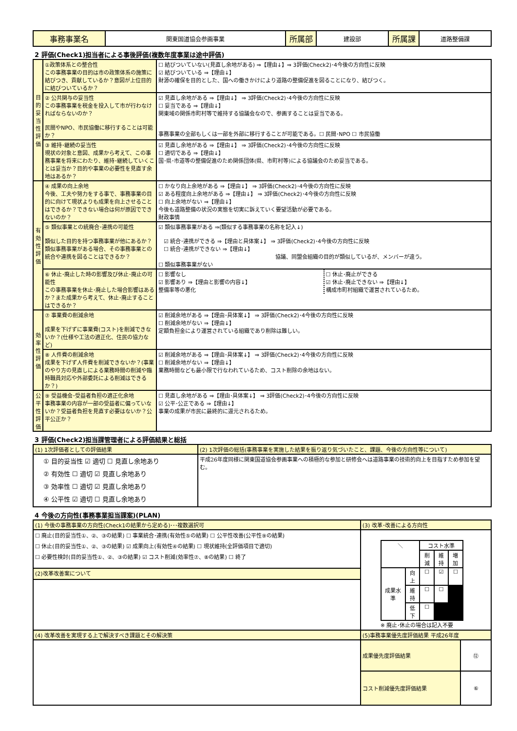| 事務事業名 | 関東国道協会参画事業 | 所属部 | 建設部 | 所属課 | 道路整備課 |
2 評価(Check1)担当者による事後評価(複数年度事業は途中評価)
| 目的妥当性評価 | ①政策体系との整合性 この事務事業の目的は市の政策体系の施策に結びつき、貢献しているか？意図が上位目的に結びついているか？ | ☐ 結びついていない(見直し余地がある) ⇒【理由↓】⇒ 3評価(Check2)･4今後の方向性に反映 ☑ 結びついている ⇒【理由↓】 財源の確保を目的とした、国への働きかけにより道路の整備促進を図ることになり、結びつく。 |
| | ② 公共関与の妥当性 この事務事業を税金を投入して市が行わなければならないのか？ 民間やNPO、市民協働に移行することは可能か？ | ☑ 見直し余地がある ⇒【理由↓】 ⇒ 3評価(Check2)･4今後の方向性に反映 ☐ 妥当である ⇒【理由↓】 関東域の関係市町村等で維持する協議会なので、参画することは妥当である。 事務事業の全部もしくは一部を外部に移行することが可能である。☐ 民間･NPO ☐ 市民協働 |
| | ③ 維持･継続の妥当性 現状の対象と意図、成果から考えて、この事務事業を将来にわたり、維持･継続していくことは妥当か？目的や事業の必要性を見直す余地はあるか？ | ☑ 見直し余地がある ⇒【理由↓】 ⇒ 3評価(Check2)･4今後の方向性に反映 ☐ 適切である ⇒【理由↓】 国･県･市道等の整備促進のため関係団体(県、市町村等)による協議会のため妥当である。 |
| 有効性評価 | ④ 成果の向上余地 今後、工夫や努力をする事で、事務事業の目的に向けて現状よりも成果を向上させることはできるか？できない場合は何が原因でできないのか？ | ☐ かなり向上余地がある ⇒【理由↓】 ⇒ 3評価(Check2)･4今後の方向性に反映 ☑ ある程度向上余地がある ⇒【理由↓】 ⇒ 3評価(Check2)･4今後の方向性に反映 ☐ 向上余地がない ⇒【理由↓】 今後も道路整備の状況の実態を切実に訴えていく要望活動が必要である。 財政事情 |
| | ⑤ 類似事業との統廃合･連携の可能性 類似した目的を持つ事務事業が他にあるか？類似事務事業がある場合、その事務事業との統合や連携を図ることはできるか？ | ☑ 類似事務事業がある ⇒(類似する事務事業の名称を記入↓) ☑ 統合･連携ができる ⇒【理由と具体案↓】 ⇒ 3評価(Check2)･4今後の方向性に反映 ☐ 統合･連携ができない ⇒【理由↓】 協議、同盟会組織の目的が類似しているが、メンバーが違う。 ☐ 類似事務事業がない |
| | ⑥ 休止･廃止した時の影響及び休止･廃止の可能性 この事務事業を休止･廃止した場合影響はあるか？また成果から考えて、休止･廃止することはできるか？ | / ☐ 影響なし ☑ 影響あり ⇒【理由と影響の内容↓】 整備率等の悪化 / ☐ 休止･廃止ができる ☑ 休止･廃止できない ⇒【理由↓】 構成市町村組織で運営されているため。 / |
| 効率性評価 | ⑦ 事業費の削減余地 成果を下げずに事業費(コスト)を削減できないか？(仕様や工法の適正化、住民の協力など) | ☑ 削減余地がある ⇒【理由･具体案↓】 ⇒ 3評価(Check2)･4今後の方向性に反映 ☐ 削減余地がない ⇒【理由↓】 定額負担金により運営されている組織であり削除は難しい。 |
| | ⑧ 人件費の削減余地 成果を下げず人件費を削減できないか？(事業のやり方の見直しによる業務時間の削減や臨時職員対応や外部委託による削減はできるか？) | ☑ 削減余地がある ⇒【理由･具体案↓】 ⇒ 3評価(Check2)･4今後の方向性に反映 ☐ 削減余地がない ⇒【理由↓】 業務時間なども最小限で行なわれているため、コスト削除の余地はない。 |
| 公平性評価 | ⑨ 受益機会･受益者負担の適正化余地 事務事業の内容が一部の受益者に偏っていないか？受益者負担を見直す必要はないか？公平公正か？ | ☐ 見直し余地がある ⇒【理由･具体案↓】 ⇒ 3評価(Check2)･4今後の方向性に反映 ☑ 公平･公正である ⇒【理由↓】 事業の成果が市民に最終的に還元されるため。 |
3 評価(Check2)担当課管理者による評価結果と総括
| (1) 1次評価者としての評価結果 | (2) 1次評価の総括(事務事業を実施した結果を振り返り気づいたこと、課題、今後の方向性等について) |
| ① 目的妥当性 ☑ 適切 ☐ 見直し余地あり ② 有効性 ☐ 適切 ☑ 見直し余地あり ③ 効率性 ☐ 適切 ☑ 見直し余地あり ④ 公平性 ☑ 適切 ☐ 見直し余地あり | 平成26年度同様に関東国道協会参画事業への積極的な参加と研修会へは道路事業の技術的向上を目指すため参加を望む。 |
4 今後の方向性(事務事業担当課案)(PLAN)
| (1) 今後の事務事業の方向性(Check1の結果から定める)･･･複数選択可 | (3) 改革･改善による方向性 | |
| ☐ 廃止(目的妥当性①、②、③の結果) ☐ 事業統合･連携(有効性⑤の結果) ☐ 公平性改善(公平性⑨の結果) ☐ 休止(目的妥当性①、②、③の結果) ☑ 成果向上(有効性④の結果) ☐ 現状維持(全評価項目で適切) ☐ 必要性検討(目的妥当性①、②、③の結果) ☑ コスト削減(効率性⑦、⑧の結果) ☐ 終了 | / ＼ / / コスト水準 / / / / / / 削減 / 維持 / 増加 / / 成果水準 / 向上 / ☐ / ☑ / ☐ / / / 維持 / ☐ / ☐ / / / / 低下 / ☐ / / / ※ 廃止･休止の場合は記入不要 | |
| (2)改革改善案について | | |
| (4) 改革改善を実現する上で解決すべき課題とその解決策 | (5)事務事業優先度評価結果 平成26年度 | |
| | 成果優先度評価結果 | ⑫ |
| | コスト削減優先度評価結果 | ⑥ |